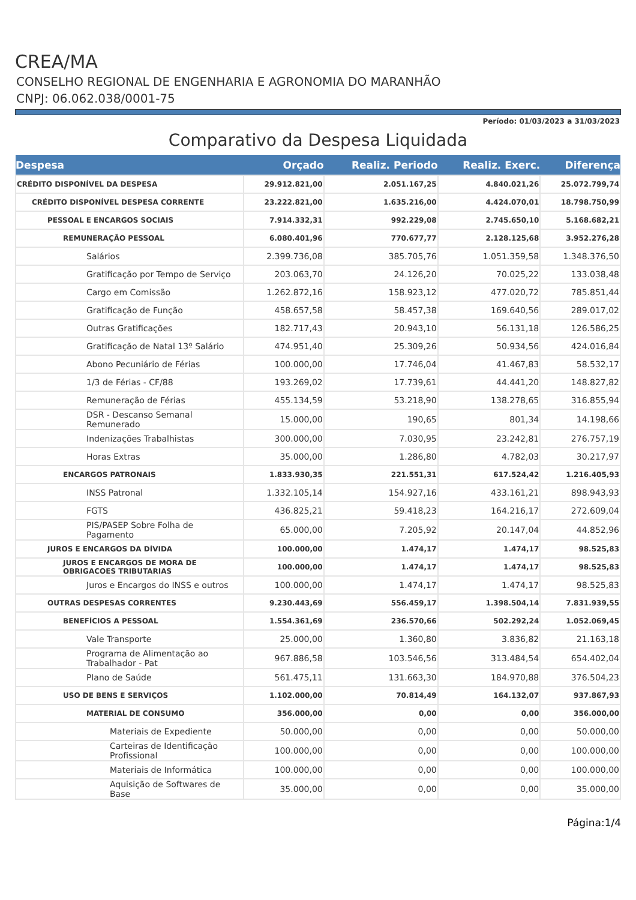CREA/MA
CONSELHO REGIONAL DE ENGENHARIA E AGRONOMIA DO MARANHÃO
CNPJ: 06.062.038/0001-75
Período: 01/03/2023 a 31/03/2023
Comparativo da Despesa Liquidada
| Despesa | Orçado | Realiz. Periodo | Realiz. Exerc. | Diferença |
| --- | --- | --- | --- | --- |
| CRÉDITO DISPONÍVEL DA DESPESA | 29.912.821,00 | 2.051.167,25 | 4.840.021,26 | 25.072.799,74 |
| CRÉDITO DISPONÍVEL DESPESA CORRENTE | 23.222.821,00 | 1.635.216,00 | 4.424.070,01 | 18.798.750,99 |
| PESSOAL E ENCARGOS SOCIAIS | 7.914.332,31 | 992.229,08 | 2.745.650,10 | 5.168.682,21 |
| REMUNERAÇÃO PESSOAL | 6.080.401,96 | 770.677,77 | 2.128.125,68 | 3.952.276,28 |
| Salários | 2.399.736,08 | 385.705,76 | 1.051.359,58 | 1.348.376,50 |
| Gratificação por Tempo de Serviço | 203.063,70 | 24.126,20 | 70.025,22 | 133.038,48 |
| Cargo em Comissão | 1.262.872,16 | 158.923,12 | 477.020,72 | 785.851,44 |
| Gratificação de Função | 458.657,58 | 58.457,38 | 169.640,56 | 289.017,02 |
| Outras Gratificações | 182.717,43 | 20.943,10 | 56.131,18 | 126.586,25 |
| Gratificação de Natal 13º Salário | 474.951,40 | 25.309,26 | 50.934,56 | 424.016,84 |
| Abono Pecuniário de Férias | 100.000,00 | 17.746,04 | 41.467,83 | 58.532,17 |
| 1/3 de Férias - CF/88 | 193.269,02 | 17.739,61 | 44.441,20 | 148.827,82 |
| Remuneração de Férias | 455.134,59 | 53.218,90 | 138.278,65 | 316.855,94 |
| DSR - Descanso Semanal Remunerado | 15.000,00 | 190,65 | 801,34 | 14.198,66 |
| Indenizações Trabalhistas | 300.000,00 | 7.030,95 | 23.242,81 | 276.757,19 |
| Horas Extras | 35.000,00 | 1.286,80 | 4.782,03 | 30.217,97 |
| ENCARGOS PATRONAIS | 1.833.930,35 | 221.551,31 | 617.524,42 | 1.216.405,93 |
| INSS Patronal | 1.332.105,14 | 154.927,16 | 433.161,21 | 898.943,93 |
| FGTS | 436.825,21 | 59.418,23 | 164.216,17 | 272.609,04 |
| PIS/PASEP Sobre Folha de Pagamento | 65.000,00 | 7.205,92 | 20.147,04 | 44.852,96 |
| JUROS E ENCARGOS DA DÍVIDA | 100.000,00 | 1.474,17 | 1.474,17 | 98.525,83 |
| JUROS E ENCARGOS DE MORA DE OBRIGACOES TRIBUTARIAS | 100.000,00 | 1.474,17 | 1.474,17 | 98.525,83 |
| Juros e Encargos do INSS e outros | 100.000,00 | 1.474,17 | 1.474,17 | 98.525,83 |
| OUTRAS DESPESAS CORRENTES | 9.230.443,69 | 556.459,17 | 1.398.504,14 | 7.831.939,55 |
| BENEFÍCIOS A PESSOAL | 1.554.361,69 | 236.570,66 | 502.292,24 | 1.052.069,45 |
| Vale Transporte | 25.000,00 | 1.360,80 | 3.836,82 | 21.163,18 |
| Programa de Alimentação ao Trabalhador - Pat | 967.886,58 | 103.546,56 | 313.484,54 | 654.402,04 |
| Plano de Saúde | 561.475,11 | 131.663,30 | 184.970,88 | 376.504,23 |
| USO DE BENS E SERVIÇOS | 1.102.000,00 | 70.814,49 | 164.132,07 | 937.867,93 |
| MATERIAL DE CONSUMO | 356.000,00 | 0,00 | 0,00 | 356.000,00 |
| Materiais de Expediente | 50.000,00 | 0,00 | 0,00 | 50.000,00 |
| Carteiras de Identificação Profissional | 100.000,00 | 0,00 | 0,00 | 100.000,00 |
| Materiais de Informática | 100.000,00 | 0,00 | 0,00 | 100.000,00 |
| Aquisição de Softwares de Base | 35.000,00 | 0,00 | 0,00 | 35.000,00 |
Página:1/4